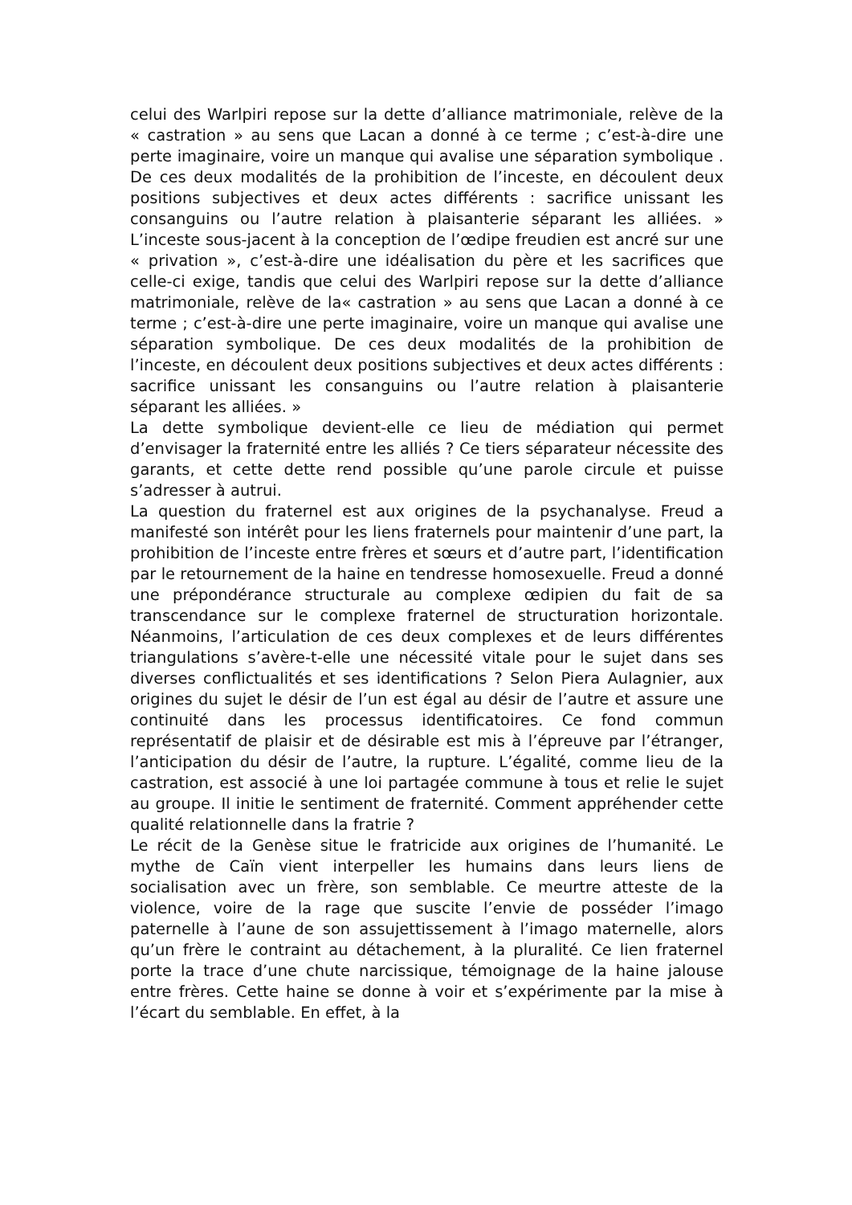celui des Warlpiri repose sur la dette d’alliance matrimoniale, relève de la « castration » au sens que Lacan a donné à ce terme ; c’est-à-dire une perte imaginaire, voire un manque qui avalise une séparation symbolique . De ces deux modalités de la prohibition de l’inceste, en découlent deux positions subjectives et deux actes différents : sacrifice unissant les consanguins ou l’autre relation à plaisanterie séparant les alliées. » L’inceste sous-jacent à la conception de l’œdipe freudien est ancré sur une « privation », c’est-à-dire une idéalisation du père et les sacrifices que celle-ci exige, tandis que celui des Warlpiri repose sur la dette d’alliance matrimoniale, relève de la« castration » au sens que Lacan a donné à ce terme ; c’est-à-dire une perte imaginaire, voire un manque qui avalise une séparation symbolique. De ces deux modalités de la prohibition de l’inceste, en découlent deux positions subjectives et deux actes différents : sacrifice unissant les consanguins ou l’autre relation à plaisanterie séparant les alliées. »
La dette symbolique devient-elle ce lieu de médiation qui permet d’envisager la fraternité entre les alliés ? Ce tiers séparateur nécessite des garants, et cette dette rend possible qu’une parole circule et puisse s’adresser à autrui.
La question du fraternel est aux origines de la psychanalyse. Freud a manifesté son intérêt pour les liens fraternels pour maintenir d’une part, la prohibition de l’inceste entre frères et sœurs et d’autre part, l’identification par le retournement de la haine en tendresse homosexuelle. Freud a donné une prépondérance structurale au complexe œdipien du fait de sa transcendance sur le complexe fraternel de structuration horizontale. Néanmoins, l’articulation de ces deux complexes et de leurs différentes triangulations s’avère-t-elle une nécessité vitale pour le sujet dans ses diverses conflictualités et ses identifications ? Selon Piera Aulagnier, aux origines du sujet le désir de l’un est égal au désir de l’autre et assure une continuité dans les processus identificatoires. Ce fond commun représentatif de plaisir et de désirable est mis à l’épreuve par l’étranger, l’anticipation du désir de l’autre, la rupture. L’égalité, comme lieu de la castration, est associé à une loi partagée commune à tous et relie le sujet au groupe. Il initie le sentiment de fraternité. Comment appréhender cette qualité relationnelle dans la fratrie ?
Le récit de la Genèse situe le fratricide aux origines de l’humanité. Le mythe de Caïn vient interpeller les humains dans leurs liens de socialisation avec un frère, son semblable. Ce meurtre atteste de la violence, voire de la rage que suscite l’envie de posséder l’imago paternelle à l’aune de son assujettissement à l’imago maternelle, alors qu’un frère le contraint au détachement, à la pluralité. Ce lien fraternel porte la trace d’une chute narcissique, témoignage de la haine jalouse entre frères. Cette haine se donne à voir et s’expérimente par la mise à l’écart du semblable. En effet, à la